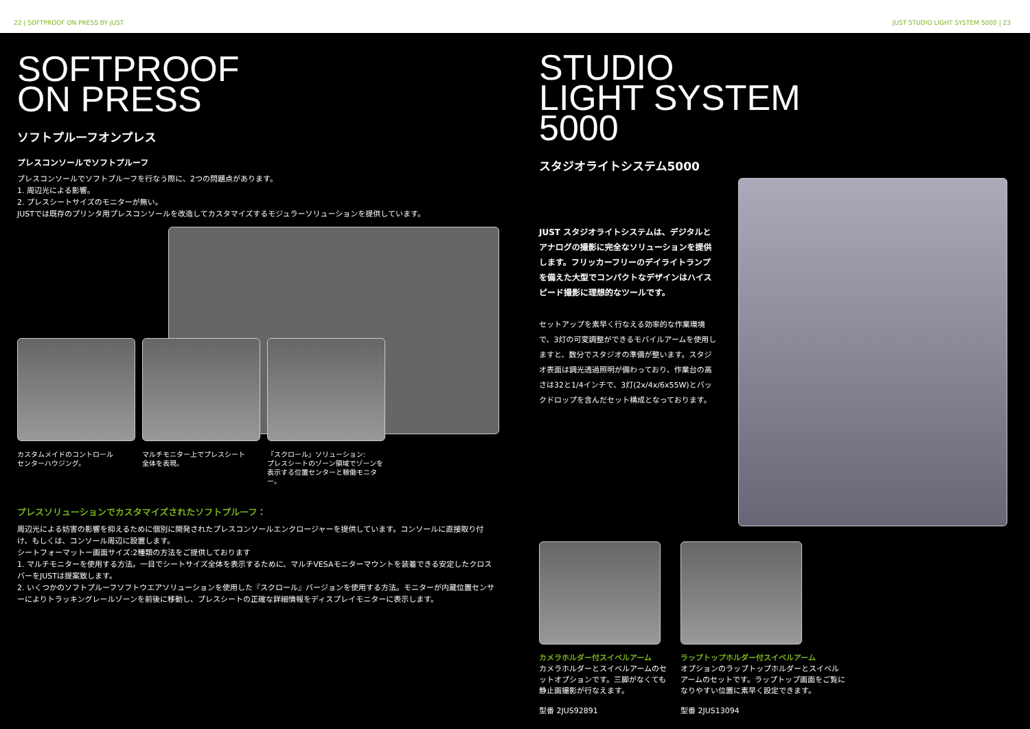22 | SOFTPROOF ON PRESS BY JUST JUST STUDIO LIGHT SYSTEM 5000 | 23
SOFTPROOF
ON PRESS
ソフトプルーフオンプレス
プレスコンソールでソフトプルーフ
プレスコンソールでソフトプルーフを行なう際に、2つの問題点があります。
1. 周辺光による影響。
2. プレスシートサイズのモニターが無い。
JUSTでは既存のプリンタ用プレスコンソールを改造してカスタマイズするモジュラーソリューションを提供しています。
カスタムメイドのコントロール
センターハウジング。
マルチモニター上でプレスシート
全体を表現。
『スクロール』ソリューション:
プレスシートのゾーン領域でゾーンを
表示する位置センターと稼働モニター。
プレスソリューションでカスタマイズされたソフトプルーフ：
周辺光による妨害の影響を抑えるために個別に開発されたプレスコンソールエンクロージャーを提供しています。コンソールに直接取り付け、もしくは、コンソール周辺に設置します。
シートフォーマットー画面サイズ:2種類の方法をご提供しております
1. マルチモニターを使用する方法。一目でシートサイズ全体を表示するために、マルチVESAモニターマウントを装着できる安定したクロスバーをJUSTは提案致します。
2. いくつかのソフトプルーフソフトウエアソリューションを使用した『スクロール』バージョンを使用する方法。モニターが内蔵位置センサーによりトラッキングレールゾーンを前後に移動し、プレスシートの正確な詳細情報をディスプレイモニターに表示します。
STUDIO
LIGHT SYSTEM
5000
スタジオライトシステム5000
JUST スタジオライトシステムは、デジタルとアナログの撮影に完全なソリューションを提供します。フリッカーフリーのデイライトランプを備えた大型でコンパクトなデザインはハイスピード撮影に理想的なツールです。
セットアップを素早く行なえる効率的な作業環境で、3灯の可変調整ができるモバイルアームを使用しますと、数分でスタジオの準備が整います。スタジオ表面は調光透過照明が備わっており、作業台の高さは32と1/4インチで、3灯(2x/4x/6x55W)とバックドロップを含んだセット構成となっております。
カメラホルダー付スイベルアーム
カメラホルダーとスイベルアームのセットオプションです。三脚がなくても静止画撮影が行なえます。
型番 2JUS92891
ラップトップホルダー付スイベルアーム
オプションのラップトップホルダーとスイベルアームのセットです。ラップトップ画面をご覧になりやすい位置に素早く設定できます。
型番 2JUS13094